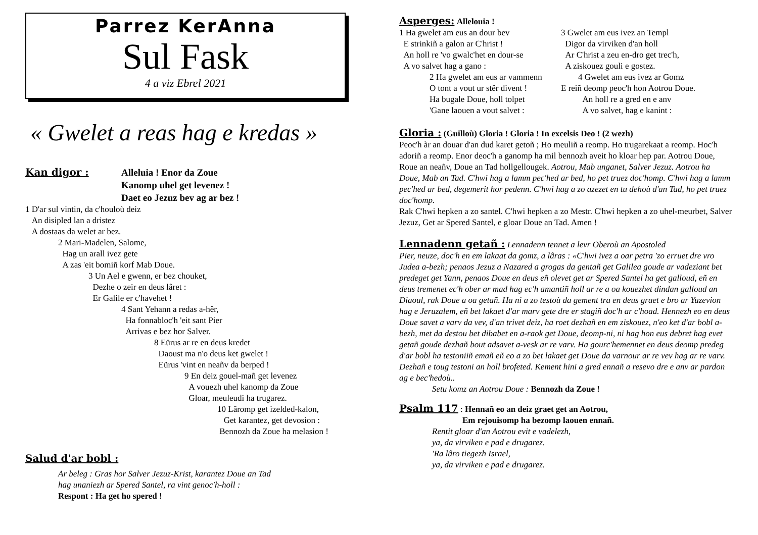Parrez KerAnna
Sul Fask
4 a viz Ebrel 2021
« Gwelet a reas hag e kredas »
Kan digor :
Alleluia ! Enor da Zoue
Kanomp uhel get levenez !
Daet eo Jezuz bev ag ar bez !
1 D'ar sul vintin, da c'houloù deiz
An disipled lan a dristez
A dostaas da welet ar bez.
2 Mari-Madelen, Salome,
Hag un arall ivez gete
A zas 'eit bomiñ korf Mab Doue.
3 Un Ael e gwenn, er bez chouket,
Dezhe o zeir en deus lâret :
Er Galile er c'havehet !
4 Sant Yehann a redas a-hêr,
Ha fonnabloc'h 'eit sant Pier
Arrivas e bez hor Salver.
8 Eürus ar re en deus kredet
Daoust ma n'o deus ket gwelet !
Eürus 'vint en neañv da berped !
9 En deiz gouel-mañ get levenez
A vouezh uhel kanomp da Zoue
Gloar, meuleudi ha trugarez.
10 Lâromp get izelded-kalon,
Get karantez, get devosion :
Bennozh da Zoue ha melasion !
Salud d'ar bobl :
Ar beleg : Gras hor Salver Jezuz-Krist, karantez Doue an Tad
hag unaniezh ar Spered Santel, ra vint genoc'h-holl :
Respont : Ha get ho spered !
Asperges: Allelouia !
1 Ha gwelet am eus an dour bev
E strinkiñ a galon ar C'hrist !
An holl re 'vo gwalc'het en dour-se
A vo salvet hag a gano :
2 Ha gwelet am eus ar vammenn
O tont a vout ur stêr divent !
Ha bugale Doue, holl tolpet
'Gane laouen a vout salvet :
3 Gwelet am eus ivez an Templ
Digor da virviken d'an holl
Ar C'hrist a zeu en-dro get trec'h,
A ziskouez gouli e gostez.
4 Gwelet am eus ivez ar Gomz
E reiñ deomp peoc'h hon Aotrou Doue.
An holl re a gred en e anv
A vo salvet, hag e kanint :
Gloria : (Guilloù) Gloria ! Gloria ! In excelsis Deo ! (2 wezh)
Peoc'h àr an douar d'an dud karet getoñ ; Ho meuliñ a reomp. Ho trugarekaat a reomp. Hoc'h adoriñ a reomp. Enor deoc'h a ganomp ha mil bennozh aveit ho kloar hep par. Aotrou Doue, Roue an neañv, Doue an Tad hollgellougek. Aotrou, Mab unganet, Salver Jezuz. Aotrou ha Doue, Mab an Tad. C'hwi hag a lamm pec'hed ar bed, ho pet truez doc'homp. C'hwi hag a lamm pec'hed ar bed, degemerit hor pedenn. C'hwi hag a zo azezet en tu dehoù d'an Tad, ho pet truez doc'homp.
Rak C'hwi hepken a zo santel. C'hwi hepken a zo Mestr. C'hwi hepken a zo uhel-meurbet, Salver Jezuz, Get ar Spered Santel, e gloar Doue an Tad. Amen !
Lennadenn getañ : Lennadenn tennet a levr Oberoù an Apostoled
Pier, neuze, doc'h en em lakaat da gomz, a lâras : «C'hwi ivez a oar petra 'zo erruet dre vro Judea a-bezh; penaos Jezuz a Nazared a grogas da gentañ get Galilea goude ar vadeziant bet predeget get Yann, penaos Doue en deus eñ olevet get ar Spered Santel ha get galloud, eñ en deus tremenet ec'h ober ar mad hag ec'h amantiñ holl ar re a oa kouezhet dindan galloud an Diaoul, rak Doue a oa getañ. Ha ni a zo testoù da gement tra en deus graet e bro ar Yuzevion hag e Jeruzalem, eñ bet lakaet d'ar marv gete dre er stagiñ doc'h ar c'hoad. Hennezh eo en deus Doue savet a varv da vev, d'an trivet deiz, ha roet dezhañ en em ziskouez, n'eo ket d'ar bobl a-bezh, met da destou bet dibabet en a-raok get Doue, deomp-ni, ni hag hon eus debret hag evet getañ goude dezhañ bout adsavet a-vesk ar re varv. Ha gourc'hemennet en deus deomp predeg d'ar bobl ha testoniiñ emañ eñ eo a zo bet lakaet get Doue da varnour ar re vev hag ar re varv. Dezhañ e toug testoni an holl brofeted. Kement hini a gred ennañ a resevo dre e anv ar pardon ag e bec'hedoù..
Setu komz an Aotrou Doue : Bennozh da Zoue !
Psalm 117 : Hennañ eo an deiz graet get an Aotrou,
Em rejouisomp ha bezomp laouen ennañ.
Rentit gloar d'an Aotrou evit e vadelezh,
ya, da virviken e pad e drugarez.
'Ra lâro tiegezh Israel,
ya, da virviken e pad e drugarez.